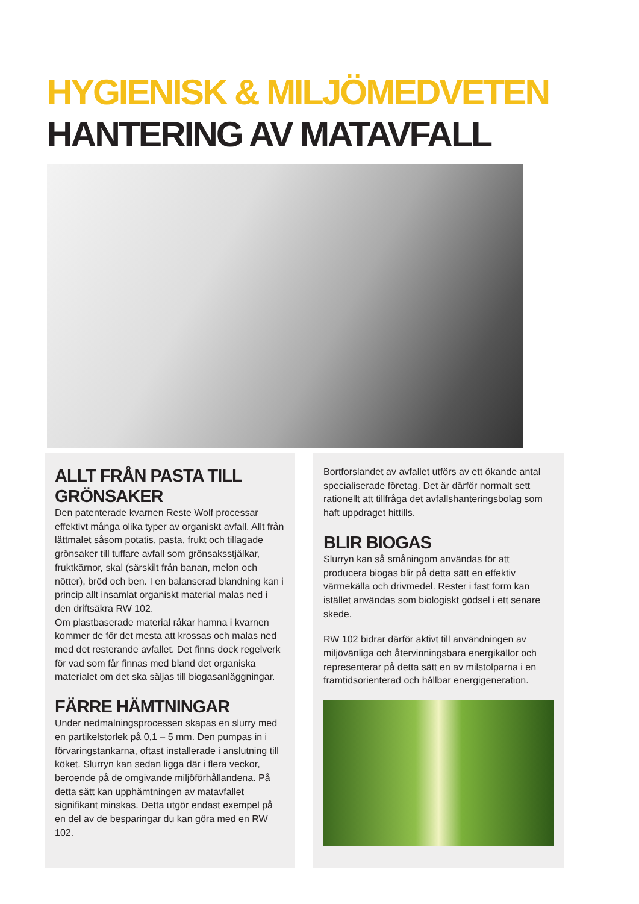HYGIENISK & MILJÖMEDVETEN
HANTERING AV MATAVFALL
ALLT FRÅN PASTA TILL GRÖNSAKER
Den patenterade kvarnen Reste Wolf processar effektivt många olika typer av organiskt avfall. Allt från lättmalet såsom potatis, pasta, frukt och tillagade grönsaker till tuffare avfall som grönsaksstjälkar, fruktkärnor, skal (särskilt från banan, melon och nötter), bröd och ben. I en balanserad blandning kan i princip allt insamlat organiskt material malas ned i den driftsäkra RW 102.
Om plastbaserade material råkar hamna i kvarnen kommer de för det mesta att krossas och malas ned med det resterande avfallet. Det finns dock regelverk för vad som får finnas med bland det organiska materialet om det ska säljas till biogasanläggningar.
FÄRRE HÄMTNINGAR
Under nedmalningsprocessen skapas en slurry med en partikelstorlek på 0,1 – 5 mm. Den pumpas in i förvaringstankarna, oftast installerade i anslutning till köket. Slurryn kan sedan ligga där i flera veckor, beroende på de omgivande miljöförhållandena. På detta sätt kan upphämtningen av matavfallet signifikant minskas. Detta utgör endast exempel på en del av de besparingar du kan göra med en RW 102.
Bortforslandet av avfallet utförs av ett ökande antal specialiserade företag. Det är därför normalt sett rationellt att tillfråga det avfallshanteringsbolag som haft uppdraget hittills.
BLIR BIOGAS
Slurryn kan så småningom användas för att producera biogas blir på detta sätt en effektiv värmekälla och drivmedel. Rester i fast form kan istället användas som biologiskt gödsel i ett senare skede.
RW 102 bidrar därför aktivt till användningen av miljövänliga och återvinningsbara energikällor och representerar på detta sätt en av milstolparna i en framtidsorienterad och hållbar energigeneration.